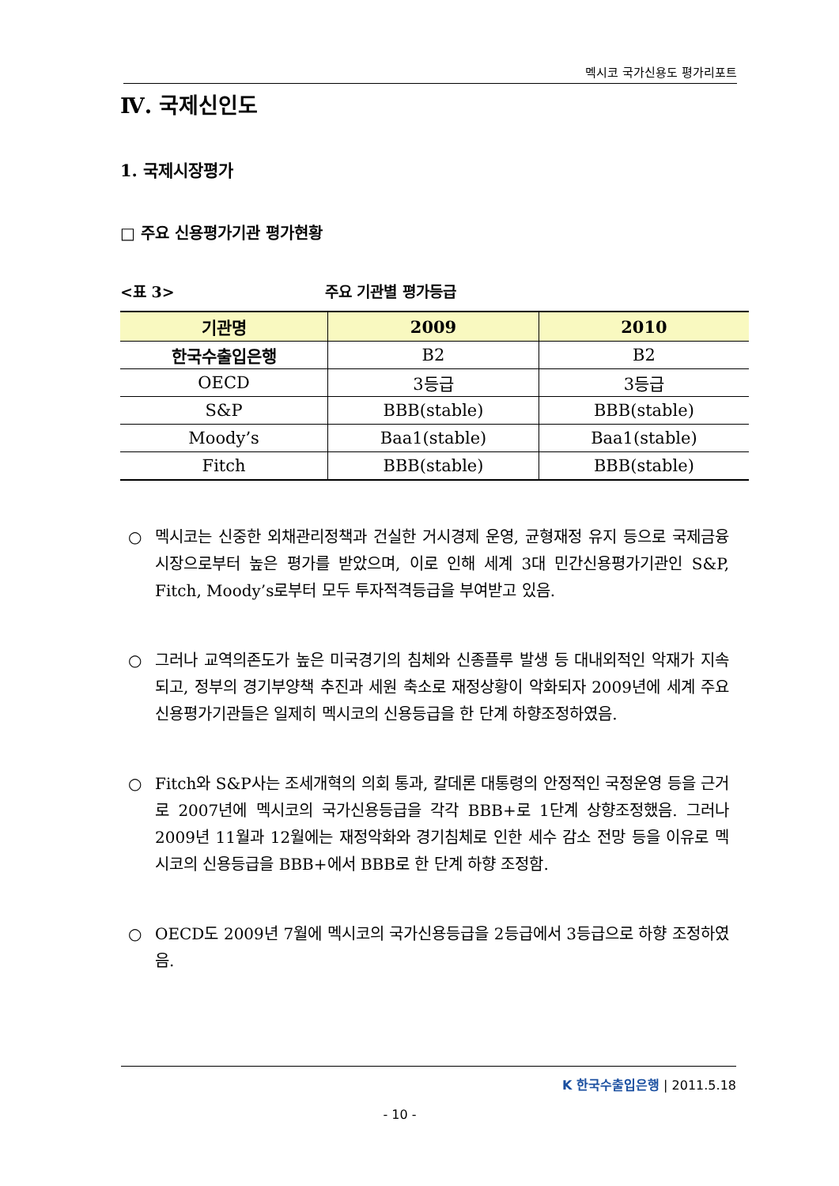멕시코 국가신용도 평가리포트
Ⅳ. 국제신인도
1. 국제시장평가
□ 주요 신용평가기관 평가현황
<표 3> 주요 기관별 평가등급
| 기관명 | 2009 | 2010 |
| --- | --- | --- |
| 한국수출입은행 | B2 | B2 |
| OECD | 3등급 | 3등급 |
| S&P | BBB(stable) | BBB(stable) |
| Moody’s | Baa1(stable) | Baa1(stable) |
| Fitch | BBB(stable) | BBB(stable) |
○ 멕시코는 신중한 외채관리정책과 건실한 거시경제 운영, 균형재정 유지 등으로 국제금융시장으로부터 높은 평가를 받았으며, 이로 인해 세계 3대 민간신용평가기관인 S&P, Fitch, Moody’s로부터 모두 투자적격등급을 부여받고 있음.
○ 그러나 교역의존도가 높은 미국경기의 침체와 신종플루 발생 등 대내외적인 악재가 지속되고, 정부의 경기부양책 추진과 세원 축소로 재정상황이 악화되자 2009년에 세계 주요 신용평가기관들은 일제히 멕시코의 신용등급을 한 단계 하향조정하였음.
○ Fitch와 S&P사는 조세개혁의 의회 통과, 칼데론 대통령의 안정적인 국정운영 등을 근거로 2007년에 멕시코의 국가신용등급을 각각 BBB+로 1단계 상향조정했음. 그러나 2009년 11월과 12월에는 재정악화와 경기침체로 인한 세수 감소 전망 등을 이유로 멕시코의 신용등급을 BBB+에서 BBB로 한 단계 하향 조정함.
○ OECD도 2009년 7월에 멕시코의 국가신용등급을 2등급에서 3등급으로 하향 조정하였음.
K 한국수출입은행 | 2011.5.18
- 10 -